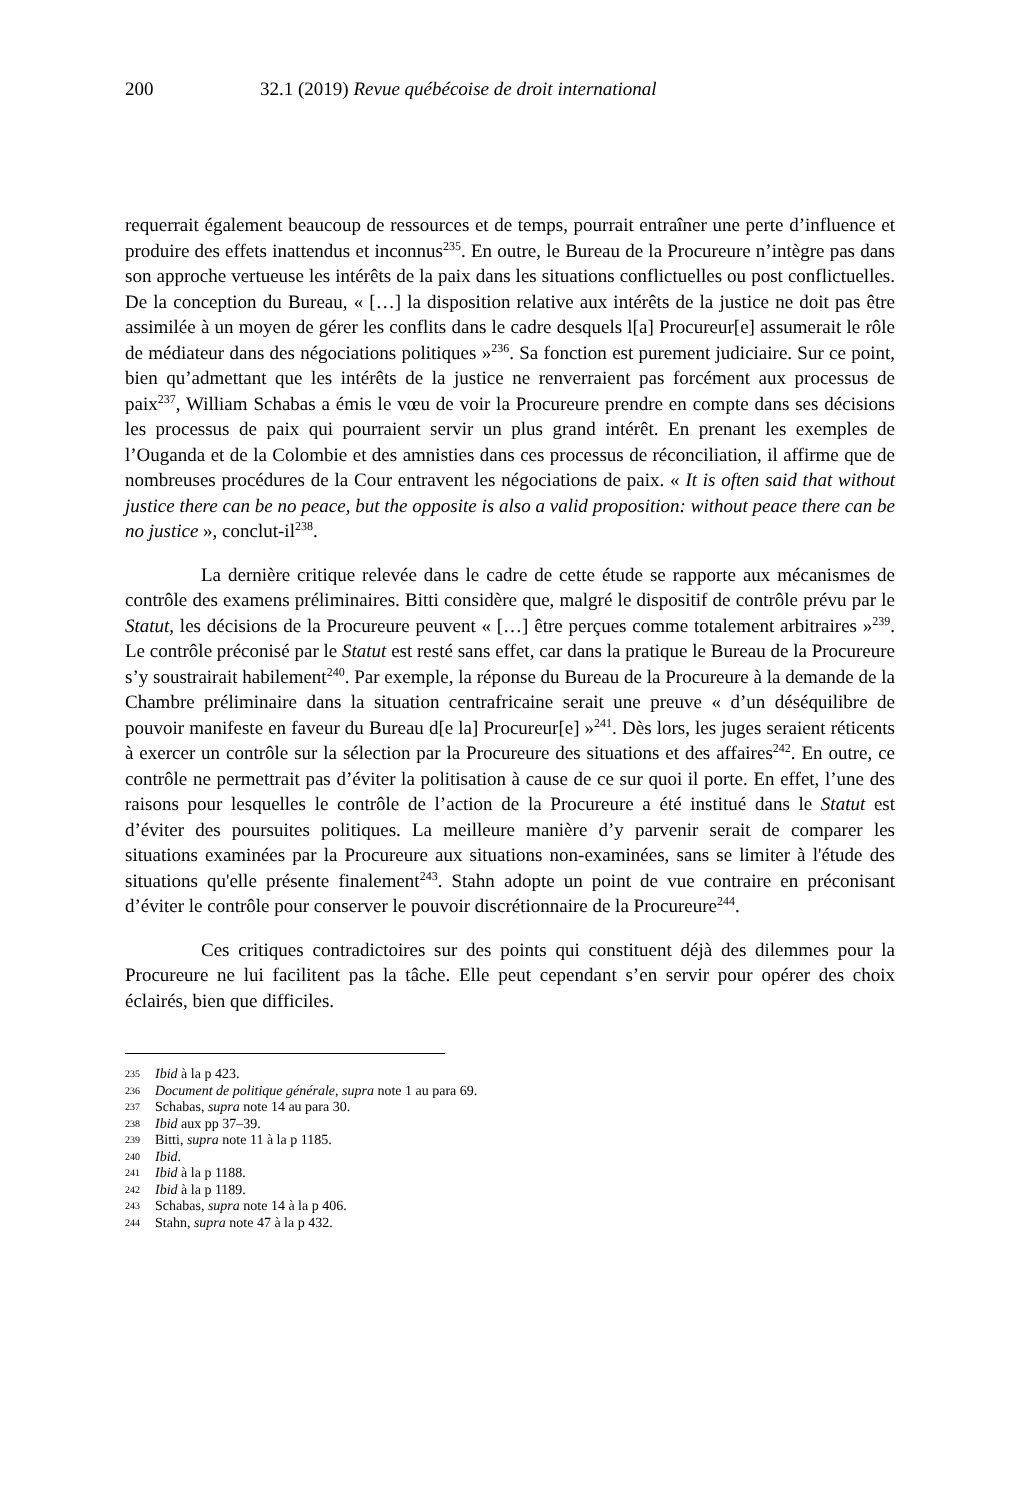200 32.1 (2019) Revue québécoise de droit international
requerrait également beaucoup de ressources et de temps, pourrait entraîner une perte d’influence et produire des effets inattendus et inconnus<sup>235</sup>. En outre, le Bureau de la Procureure n’intègre pas dans son approche vertueuse les intérêts de la paix dans les situations conflictuelles ou post conflictuelles. De la conception du Bureau, « […] la disposition relative aux intérêts de la justice ne doit pas être assimilée à un moyen de gérer les conflits dans le cadre desquels l[a] Procureur[e] assumerait le rôle de médiateur dans des négociations politiques »<sup>236</sup>. Sa fonction est purement judiciaire. Sur ce point, bien qu’admettant que les intérêts de la justice ne renverraient pas forcément aux processus de paix<sup>237</sup>, William Schabas a émis le vœu de voir la Procureure prendre en compte dans ses décisions les processus de paix qui pourraient servir un plus grand intérêt. En prenant les exemples de l’Ouganda et de la Colombie et des amnisties dans ces processus de réconciliation, il affirme que de nombreuses procédures de la Cour entravent les négociations de paix. « It is often said that without justice there can be no peace, but the opposite is also a valid proposition: without peace there can be no justice », conclut-il<sup>238</sup>.
La dernière critique relevée dans le cadre de cette étude se rapporte aux mécanismes de contrôle des examens préliminaires. Bitti considère que, malgré le dispositif de contrôle prévu par le Statut, les décisions de la Procureure peuvent « […] être perçues comme totalement arbitraires »<sup>239</sup>. Le contrôle préconisé par le Statut est resté sans effet, car dans la pratique le Bureau de la Procureure s’y soustrairait habilement<sup>240</sup>. Par exemple, la réponse du Bureau de la Procureure à la demande de la Chambre préliminaire dans la situation centrafricaine serait une preuve « d’un déséquilibre de pouvoir manifeste en faveur du Bureau d[e la] Procureur[e] »<sup>241</sup>. Dès lors, les juges seraient réticents à exercer un contrôle sur la sélection par la Procureure des situations et des affaires<sup>242</sup>. En outre, ce contrôle ne permettrait pas d’éviter la politisation à cause de ce sur quoi il porte. En effet, l’une des raisons pour lesquelles le contrôle de l’action de la Procureure a été institué dans le Statut est d’éviter des poursuites politiques. La meilleure manière d’y parvenir serait de comparer les situations examinées par la Procureure aux situations non-examinées, sans se limiter à l'étude des situations qu'elle présente finalement<sup>243</sup>. Stahn adopte un point de vue contraire en préconisant d’éviter le contrôle pour conserver le pouvoir discrétionnaire de la Procureure<sup>244</sup>.
Ces critiques contradictoires sur des points qui constituent déjà des dilemmes pour la Procureure ne lui facilitent pas la tâche. Elle peut cependant s’en servir pour opérer des choix éclairés, bien que difficiles.
235 Ibid à la p 423.
236 Document de politique générale, supra note 1 au para 69.
237 Schabas, supra note 14 au para 30.
238 Ibid aux pp 37–39.
239 Bitti, supra note 11 à la p 1185.
240 Ibid.
241 Ibid à la p 1188.
242 Ibid à la p 1189.
243 Schabas, supra note 14 à la p 406.
244 Stahn, supra note 47 à la p 432.